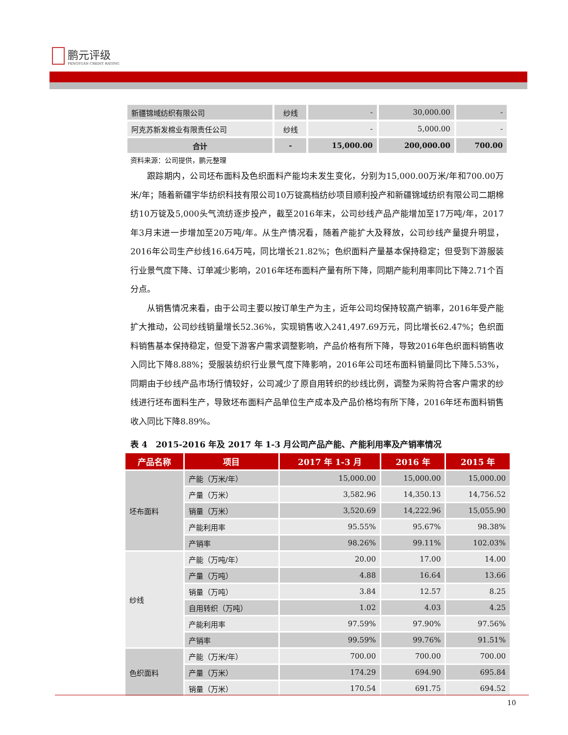鹏元评级
PENGYUAN CREDIT RATING
| 新疆锦域纺织有限公司 | 纱线 | - | 30,000.00 | - |
| 阿克苏新发棉业有限责任公司 | 纱线 | - | 5,000.00 | - |
| 合计 | - | 15,000.00 | 200,000.00 | 700.00 |
资料来源：公司提供，鹏元整理
跟踪期内，公司坯布面料及色织面料产能均未发生变化，分别为15,000.00万米/年和700.00万米/年；随着新疆宇华纺织科技有限公司10万锭高档纺纱项目顺利投产和新疆锦域纺织有限公司二期棉纺10万锭及5,000头气流纺逐步投产，截至2016年末，公司纱线产品产能增加至17万吨/年，2017年3月末进一步增加至20万吨/年。从生产情况看，随着产能扩大及释放，公司纱线产量提升明显，2016年公司生产纱线16.64万吨，同比增长21.82%；色织面料产量基本保持稳定；但受到下游服装行业景气度下降、订单减少影响，2016年坯布面料产量有所下降，同期产能利用率同比下降2.71个百分点。
从销售情况来看，由于公司主要以按订单生产为主，近年公司均保持较高产销率，2016年受产能扩大推动，公司纱线销量增长52.36%，实现销售收入241,497.69万元，同比增长62.47%；色织面料销售基本保持稳定，但受下游客户需求调整影响，产品价格有所下降，导致2016年色织面料销售收入同比下降8.88%；受服装纺织行业景气度下降影响，2016年公司坯布面料销量同比下降5.53%，同期由于纱线产品市场行情较好，公司减少了原自用转织的纱线比例，调整为采购符合客户需求的纱线进行坯布面料生产，导致坯布面料产品单位生产成本及产品价格均有所下降，2016年坯布面料销售收入同比下降8.89%。
表 4　2015-2016 年及 2017 年 1-3 月公司产品产能、产能利用率及产销率情况
| 产品名称 | 项目 | 2017 年 1-3 月 | 2016 年 | 2015 年 |
| --- | --- | --- | --- | --- |
| 坯布面料 | 产能（万米/年） | 15,000.00 | 15,000.00 | 15,000.00 |
| | 产量（万米） | 3,582.96 | 14,350.13 | 14,756.52 |
| | 销量（万米） | 3,520.69 | 14,222.96 | 15,055.90 |
| | 产能利用率 | 95.55% | 95.67% | 98.38% |
| | 产销率 | 98.26% | 99.11% | 102.03% |
| 纱线 | 产能（万吨/年） | 20.00 | 17.00 | 14.00 |
| | 产量（万吨） | 4.88 | 16.64 | 13.66 |
| | 销量（万吨） | 3.84 | 12.57 | 8.25 |
| | 自用转织（万吨） | 1.02 | 4.03 | 4.25 |
| | 产能利用率 | 97.59% | 97.90% | 97.56% |
| | 产销率 | 99.59% | 99.76% | 91.51% |
| 色织面料 | 产能（万米/年） | 700.00 | 700.00 | 700.00 |
| | 产量（万米） | 174.29 | 694.90 | 695.84 |
| | 销量（万米） | 170.54 | 691.75 | 694.52 |
10